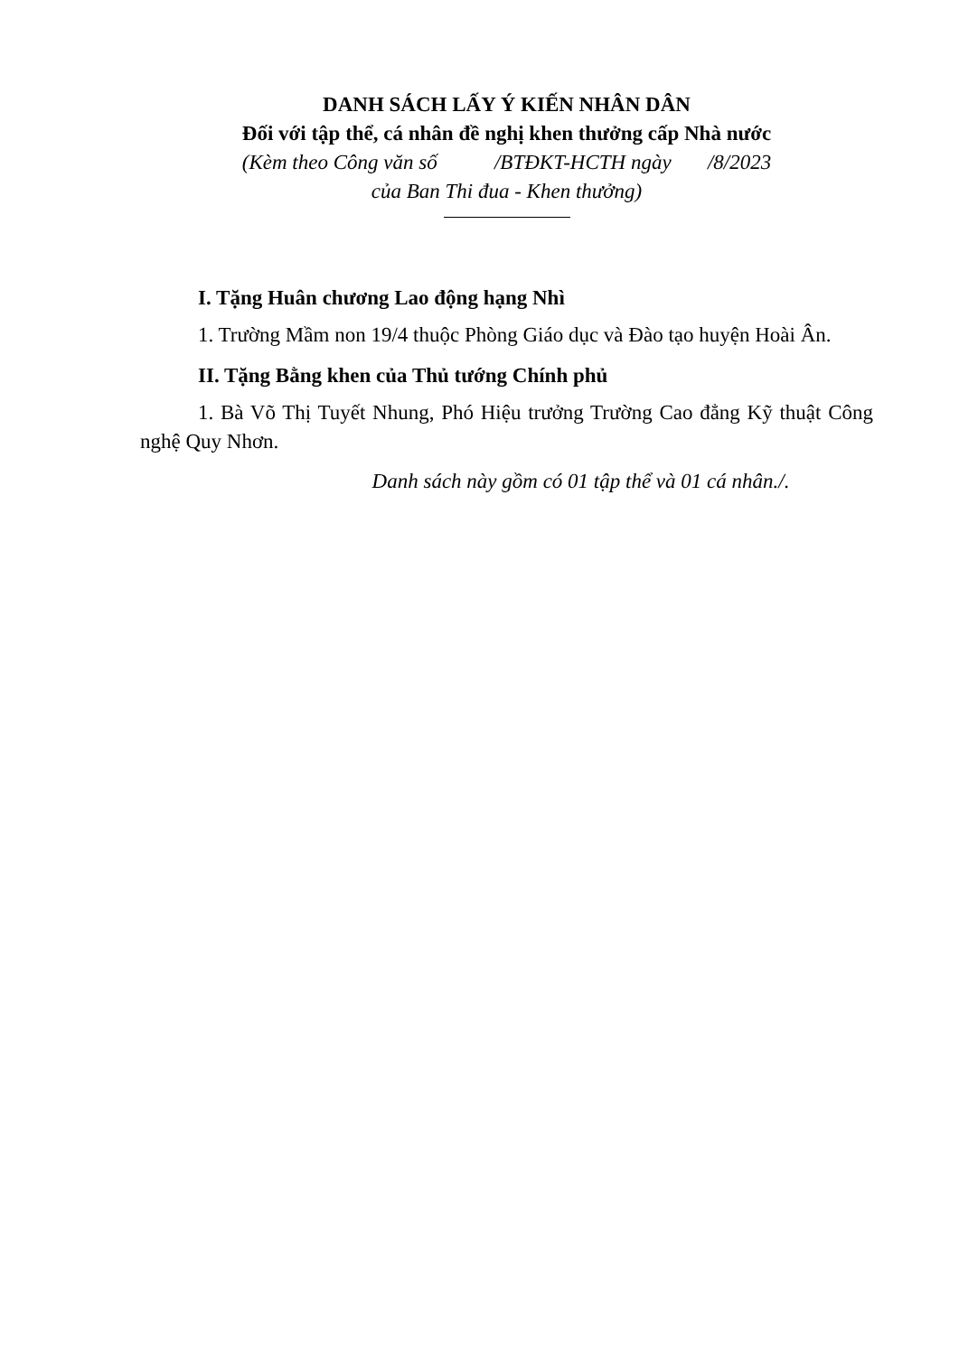DANH SÁCH LẤY Ý KIẾN NHÂN DÂN
Đối với tập thể, cá nhân đề nghị khen thưởng cấp Nhà nước
(Kèm theo Công văn số /BTĐKT-HCTH ngày /8/2023
của Ban Thi đua - Khen thưởng)
I. Tặng Huân chương Lao động hạng Nhì
1. Trường Mầm non 19/4 thuộc Phòng Giáo dục và Đào tạo huyện Hoài Ân.
II. Tặng Bằng khen của Thủ tướng Chính phủ
1. Bà Võ Thị Tuyết Nhung, Phó Hiệu trưởng Trường Cao đẳng Kỹ thuật Công nghệ Quy Nhơn.
Danh sách này gồm có 01 tập thể và 01 cá nhân./.